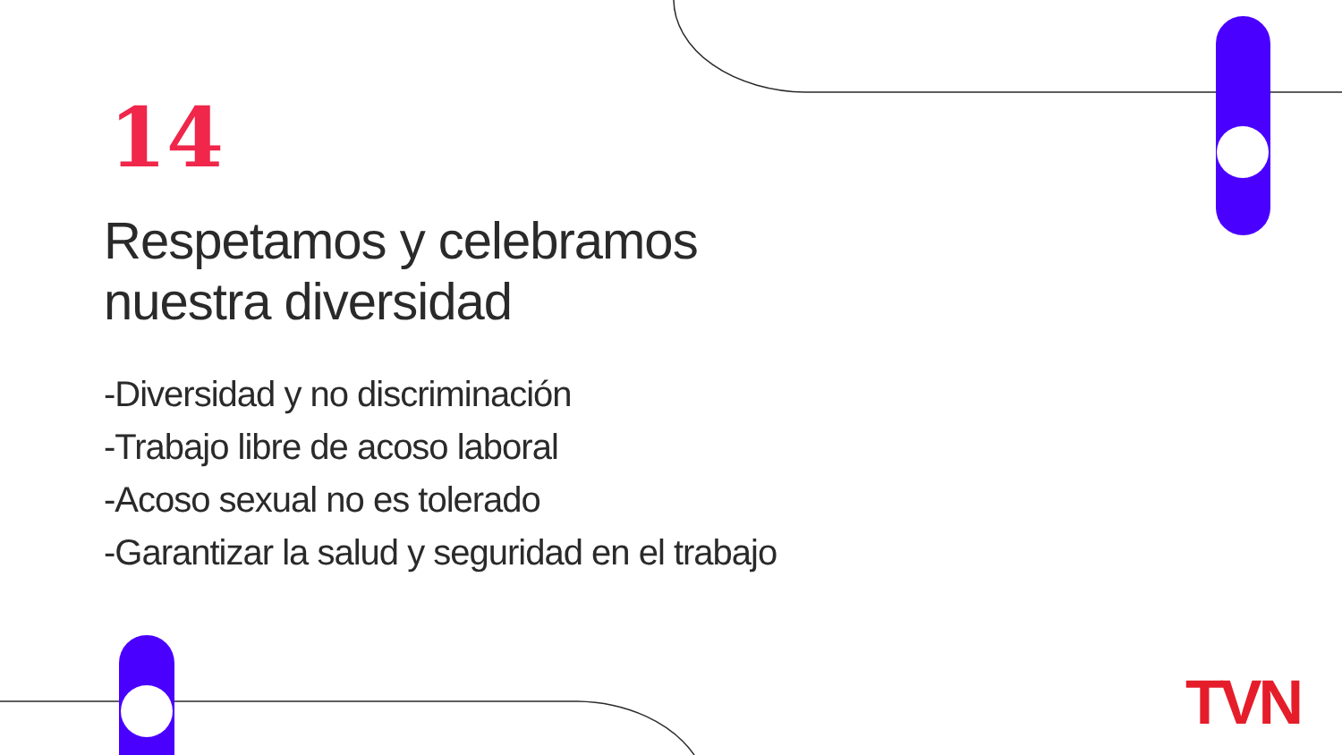14
Respetamos y celebramos
nuestra diversidad
-Diversidad y no discriminación
-Trabajo libre de acoso laboral
-Acoso sexual no es tolerado
-Garantizar la salud y seguridad en el trabajo
TVN